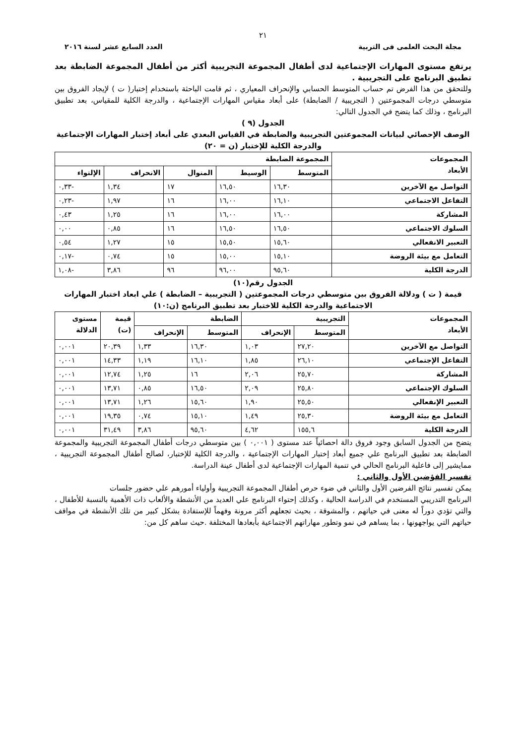٢١
مجلة البحث العلمى فى التربية العدد السابع عشر لسنة ٢٠١٦
يرتفع مستوى المهارات الإجتماعية لدى أطفال المجموعة التجريبية أكثر من أطفال المجموعة الضابطة بعد تطبيق البرنامج على التجريبية .
وللتحقق من هذا الفرض تم حساب المتوسط الحسابي والإنحراف المعياري ، ثم قامت الباحثة باستخدام إختبار( ت ) لإيجاد الفروق بين متوسطي درجات المجموعتين ( التجريبية / الضابطة) على أبعاد مقياس المهارات الإجتماعية ، والدرجة الكلية للمقياس، بعد تطبيق البرنامج ، وذلك كما يتضح في الجدول التالي:
الجدول (٩ )
الوصف الإحصائي لبيانات المجموعتين التجريبية والضابطة في القياس البعدي على أبعاد إختبار المهارات الإجتماعية والدرجة الكلية للإختبار (ن = ٢٠)
| المجموعات الأبعاد | المجموعة الضابطة | | | | |
| --- | --- | --- | --- | --- | --- |
| | المتوسط | الوسيط | المنوال | الانحراف | الإلتواء |
| التواصل مع الآخرين | ١٦,٣٠ | ١٦,٥٠ | ١٧ | ١,٣٤ | -٠,٣٣ |
| التفاعل الاجتماعي | ١٦,١٠ | ١٦,٠٠ | ١٦ | ١,٩٧ | -٠,٢٣ |
| المشاركة | ١٦,٠٠ | ١٦,٠٠ | ١٦ | ١,٢٥ | ٠,٤٣ |
| السلوك الاجتماعي | ١٦,٥٠ | ١٦,٥٠ | ١٦ | ٠,٨٥ | ٠,٠٠ |
| التعبير الانفعالي | ١٥,٦٠ | ١٥,٥٠ | ١٥ | ١,٢٧ | ٠,٥٤ |
| التعامل مع بيئة الروضة | ١٥,١٠ | ١٥,٠٠ | ١٥ | ٠,٧٤ | -٠,١٧ |
| الدرجة الكلية | ٩٥,٦٠ | ٩٦,٠٠ | ٩٦ | ٣,٨٦ | -١,٠٨ |
الجدول رقم(١٠)
قيمة ( ت ) ودلالة الفروق بين متوسطي درجات المجموعتين ( التجريبية – الضابطة ) علي ابعاد اختبار المهارات الاجتماعية والدرجة الكلية للاختبار بعد تطبيق البرنامج (ن:١٠)
| المجموعات الأبعاد | التجريبية | | الضابطة | | قيمة (ت) | مستوى الدلالة |
| --- | --- | --- | --- | --- | --- | --- |
| | المتوسط | الإنحراف | المتوسط | الإنحراف | | |
| التواصل مع الآخرين | ٢٧,٢٠ | ١,٠٣ | ١٦,٣٠ | ١,٣٣ | ٢٠,٣٩ | ٠,٠٠١ |
| التفاعل الإجتماعي | ٢٦,١٠ | ١,٨٥ | ١٦,١٠ | ١,١٩ | ١٤,٣٣ | ٠,٠٠١ |
| المشاركة | ٢٥,٧٠ | ٢,٠٦ | ١٦ | ١,٢٥ | ١٢,٧٤ | ٠,٠٠١ |
| السلوك الإجتماعي | ٢٥,٨٠ | ٢,٠٩ | ١٦,٥٠ | ٠,٨٥ | ١٣,٧١ | ٠,٠٠١ |
| التعبير الإنفعالي | ٢٥,٥٠ | ١,٩٠ | ١٥,٦٠ | ١,٢٦ | ١٣,٧١ | ٠,٠٠١ |
| التعامل مع بيئة الروضة | ٢٥,٣٠ | ١,٤٩ | ١٥,١٠ | ٠,٧٤ | ١٩,٣٥ | ٠,٠٠١ |
| الدرجة الكلية | ١٥٥,٦ | ٤,٦٢ | ٩٥,٦٠ | ٣,٨٦ | ٣١,٤٩ | ٠,٠٠١ |
يتضح من الجدول السابق وجود فروق دالة احصائياً عند مستوى ( ٠,٠٠١ ) بين متوسطي درجات أطفال المجموعة التجريبية والمجموعة الضابطة بعد تطبيق البرنامج علي جميع أبعاد إختبار المهارات الإجتماعية ، والدرجة الكلية للإختبار، لصالح أطفال المجموعة التجريبية ، ممايشير إلى فاعلية البرنامج الحالي في تنمية المهارات الإجتماعية لدى أطفال عينة الدراسة.
تفسير الفؤضين الأول والثاني :
يمكن تفسير نتائج الفرضين الأول والثاني في ضوء حرص أطفال المجموعة التجريبية وأولياء أمورهم علي حضور جلسات
البرنامج التدريبي المستخدم في الدراسة الحالية ، وكذلك إحتواء البرنامج علي العديد من الأنشطة والألعاب ذات الأهمية بالنسبة للأطفال ، والتي تؤدي دوراً له معنى في حياتهم ، والمشوقة ، بحيث تجعلهم أكثر مرونة وفهماً للإستفادة بشكل كبير من تلك الأنشطة في مواقف حياتهم التي يواجهونها ، بما يساهم في نمو وتطور مهاراتهم الاجتماعية بأبعادها المختلفة .حيث ساهم كل من: